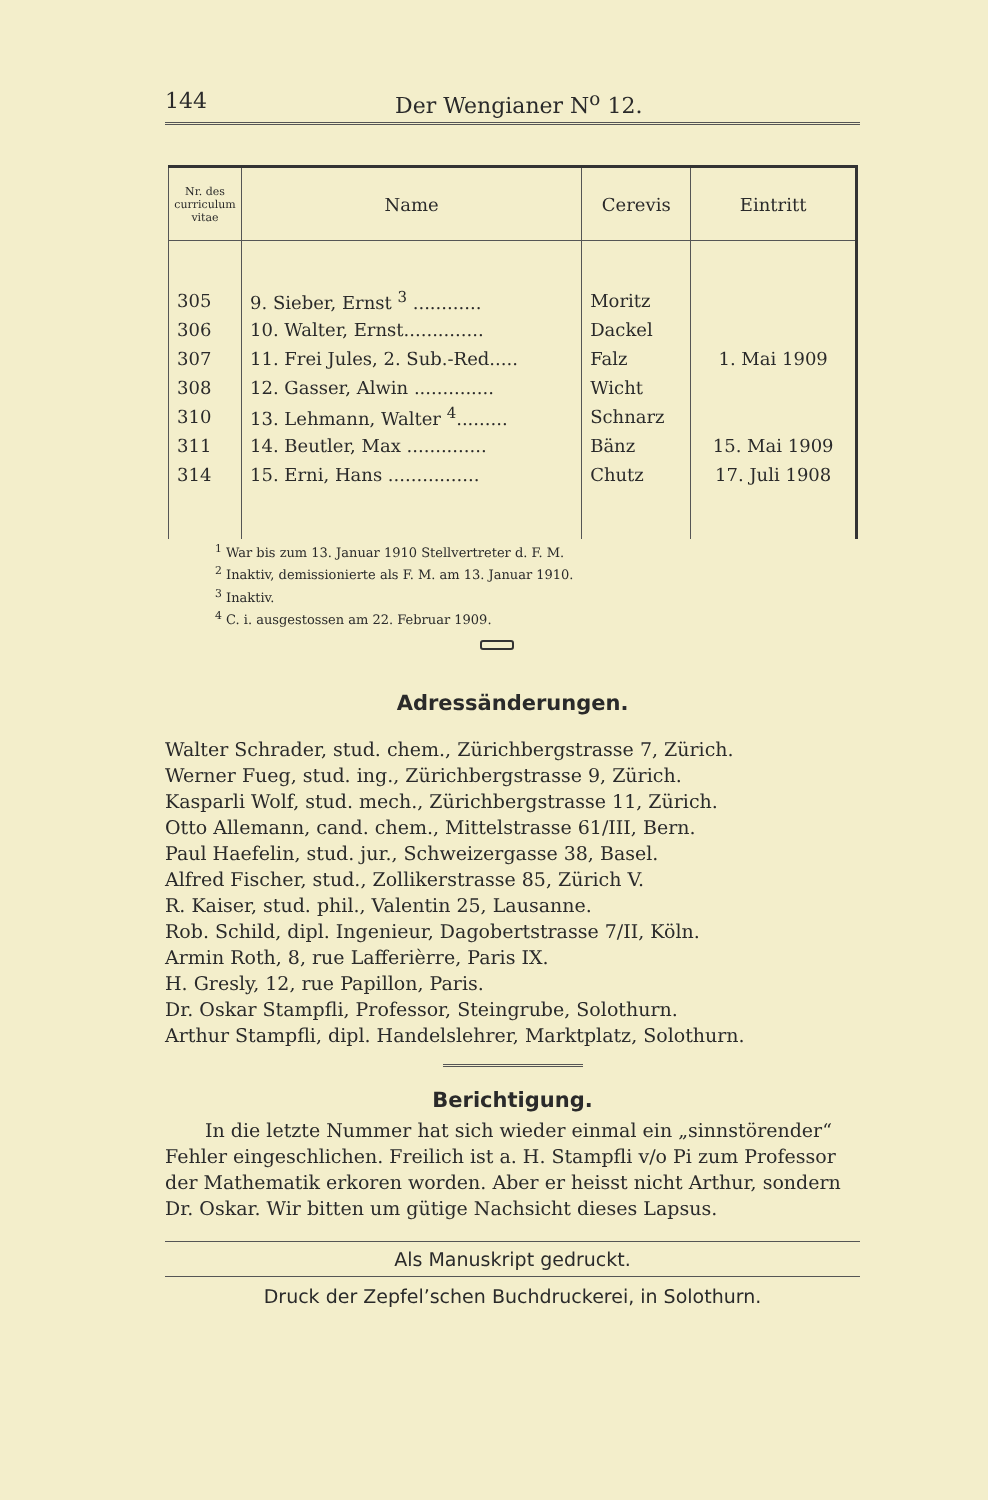144 Der Wengianer N<sup>o</sup> 12.
| Nr. des curriculum vitae | Name | Cerevis | Eintritt |
| --- | --- | --- | --- |
| 305 | 9. Sieber, Ernst <sup>3</sup> ............ | Moritz | 1. Mai 1909 |
| 306 | 10. Walter, Ernst.............. | Dackel | |
| 307 | 11. Frei Jules, 2. Sub.-Red..... | Falz | |
| 308 | 12. Gasser, Alwin .............. | Wicht | |
| 310 | 13. Lehmann, Walter <sup>4</sup>......... | Schnarz | |
| 311 | 14. Beutler, Max .............. | Bänz | 15. Mai 1909 |
| 314 | 15. Erni, Hans ................ | Chutz | 17. Juli 1908 |
<sup>1</sup> War bis zum 13. Januar 1910 Stellvertreter d. F. M.
<sup>2</sup> Inaktiv, demissionierte als F. M. am 13. Januar 1910.
<sup>3</sup> Inaktiv.
<sup>4</sup> C. i. ausgestossen am 22. Februar 1909.
Adressänderungen.
Walter Schrader, stud. chem., Zürichbergstrasse 7, Zürich.
Werner Fueg, stud. ing., Zürichbergstrasse 9, Zürich.
Kasparli Wolf, stud. mech., Zürichbergstrasse 11, Zürich.
Otto Allemann, cand. chem., Mittelstrasse 61/III, Bern.
Paul Haefelin, stud. jur., Schweizergasse 38, Basel.
Alfred Fischer, stud., Zollikerstrasse 85, Zürich V.
R. Kaiser, stud. phil., Valentin 25, Lausanne.
Rob. Schild, dipl. Ingenieur, Dagobertstrasse 7/II, Köln.
Armin Roth, 8, rue Lafferièrre, Paris IX.
H. Gresly, 12, rue Papillon, Paris.
Dr. Oskar Stampfli, Professor, Steingrube, Solothurn.
Arthur Stampfli, dipl. Handelslehrer, Marktplatz, Solothurn.
Berichtigung.
In die letzte Nummer hat sich wieder einmal ein „sinnstörender“ Fehler eingeschlichen. Freilich ist a. H. Stampfli v/o Pi zum Professor der Mathematik erkoren worden. Aber er heisst nicht Arthur, sondern Dr. Oskar. Wir bitten um gütige Nachsicht dieses Lapsus.
Als Manuskript gedruckt.
Druck der Zepfel’schen Buchdruckerei, in Solothurn.